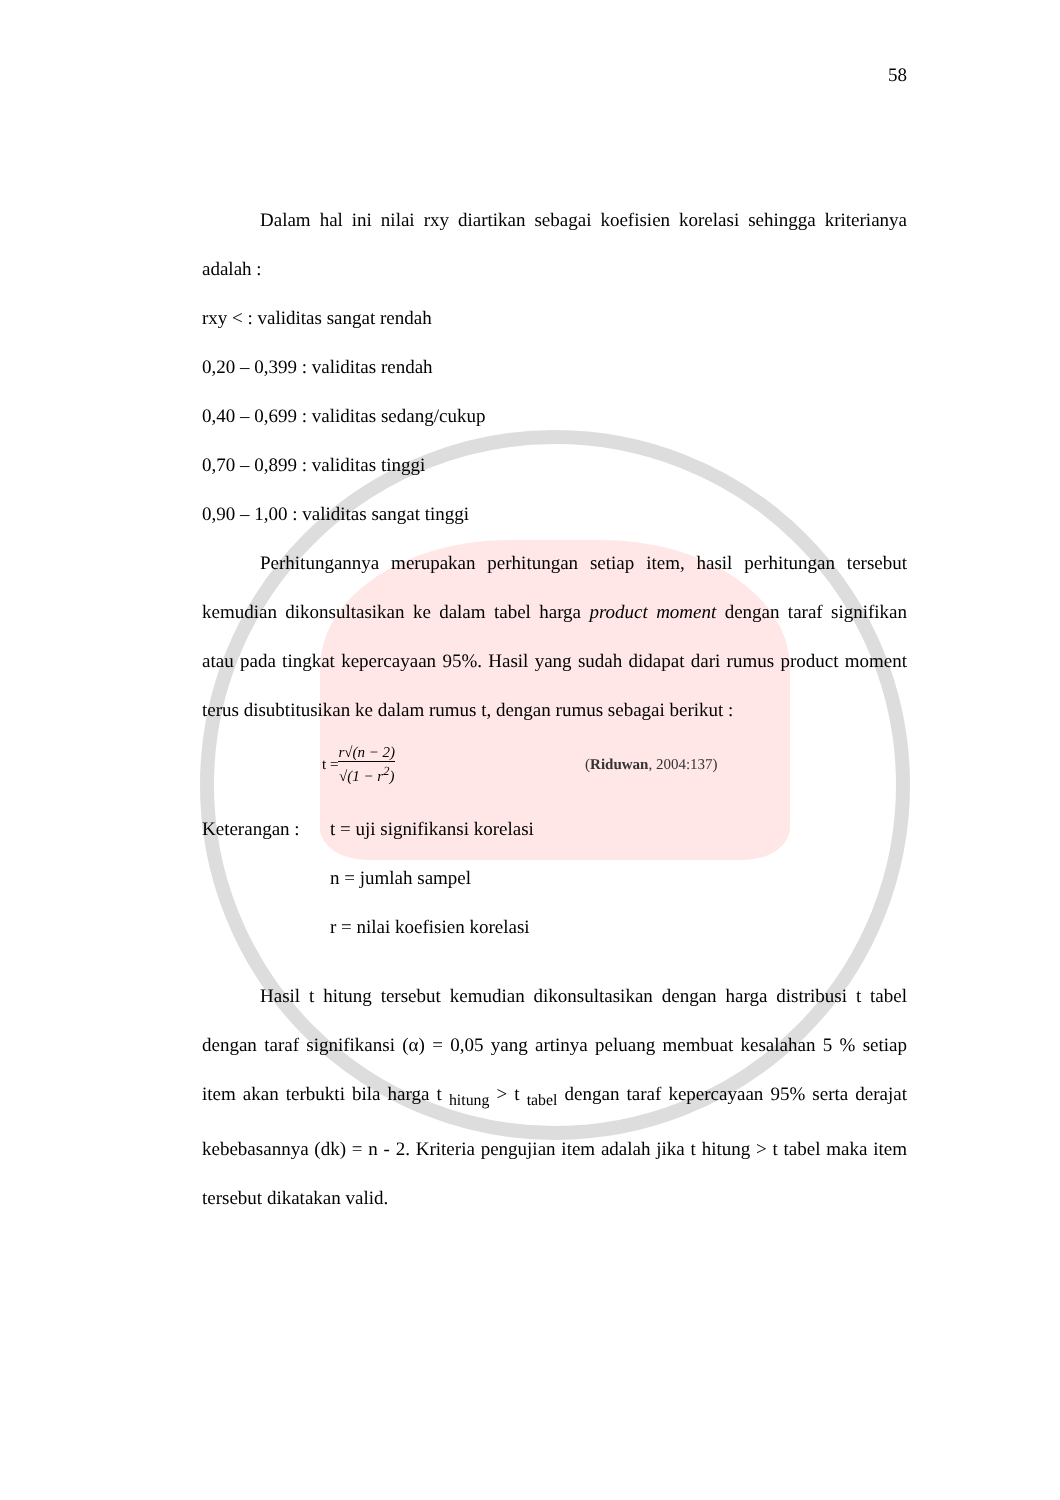58
Dalam hal ini nilai rxy diartikan sebagai koefisien korelasi sehingga kriterianya adalah :
rxy < : validitas sangat rendah
0,20 – 0,399 : validitas rendah
0,40 – 0,699 : validitas sedang/cukup
0,70 – 0,899 : validitas tinggi
0,90 – 1,00 : validitas sangat tinggi
Perhitungannya merupakan perhitungan setiap item, hasil perhitungan tersebut kemudian dikonsultasikan ke dalam tabel harga product moment dengan taraf signifikan atau pada tingkat kepercayaan 95%. Hasil yang sudah didapat dari rumus product moment terus disubtitusikan ke dalam rumus t, dengan rumus sebagai berikut :
t = r√(n − 2) √(1 − r<sup>2</sup>) (Riduwan, 2004:137)
Keterangan :
t = uji signifikansi korelasi
n = jumlah sampel
r = nilai koefisien korelasi
Hasil t hitung tersebut kemudian dikonsultasikan dengan harga distribusi t tabel dengan taraf signifikansi (α) = 0,05 yang artinya peluang membuat kesalahan 5 % setiap item akan terbukti bila harga t <sub>hitung</sub> > t <sub>tabel</sub> dengan taraf kepercayaan 95% serta derajat kebebasannya (dk) = n - 2. Kriteria pengujian item adalah jika t hitung > t tabel maka item tersebut dikatakan valid.